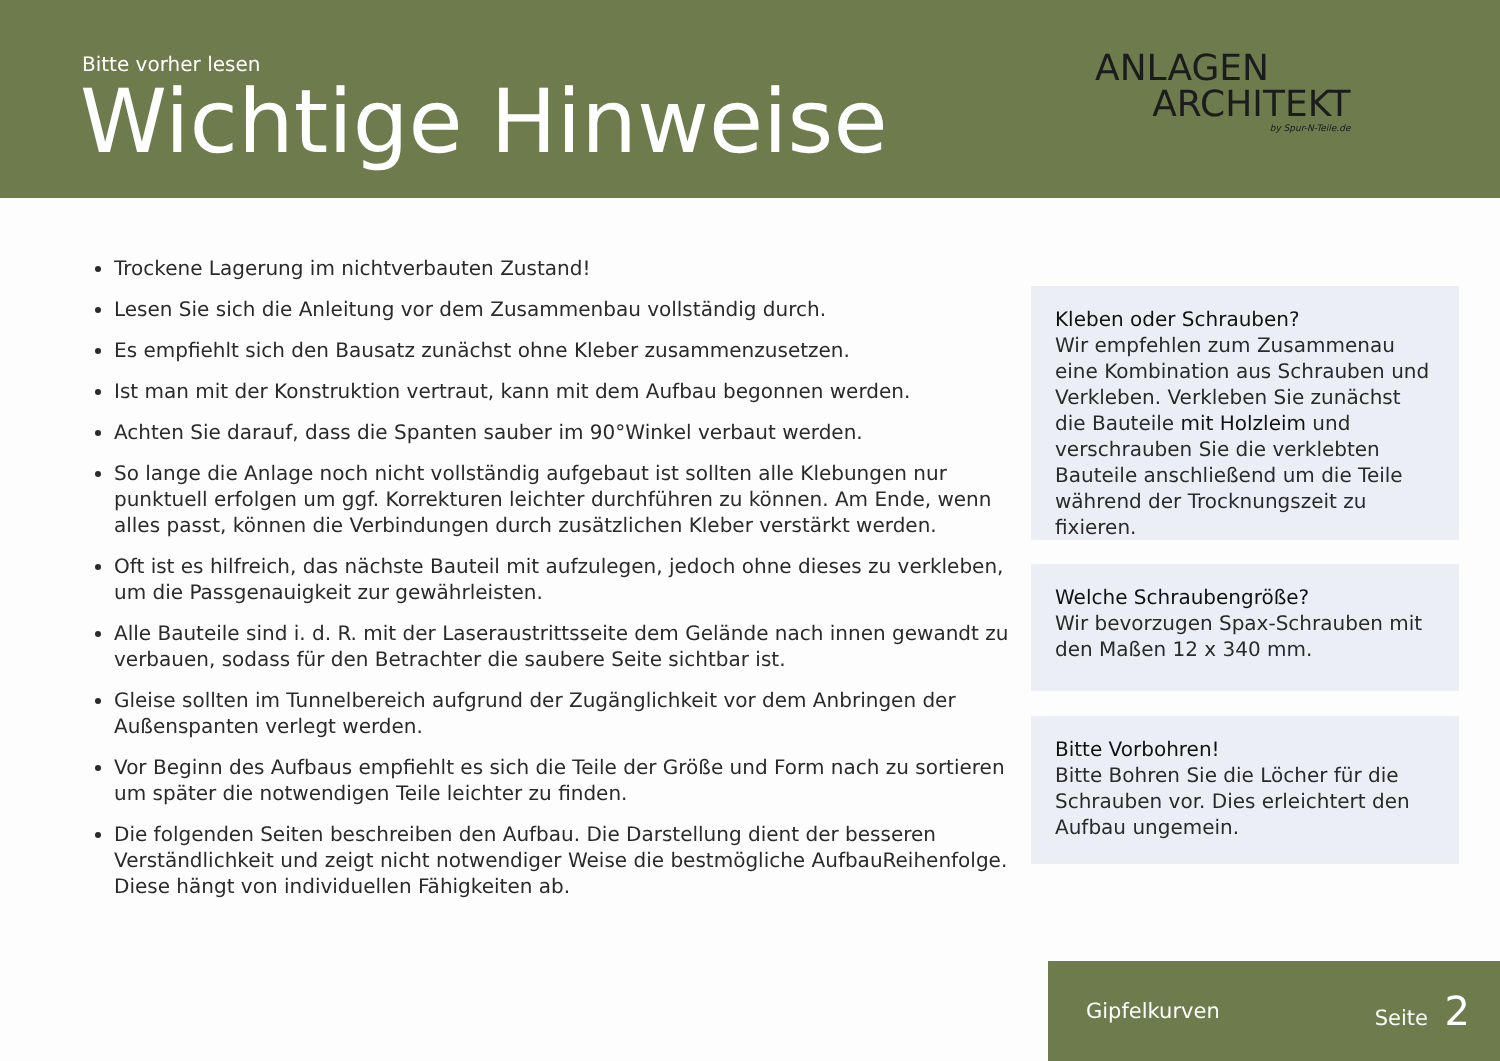Bitte vorher lesen
Wichtige Hinweise
ANLAGEN
ARCHITEKT
by Spur-N-Teile.de
Trockene Lagerung im nichtverbauten Zustand!
Lesen Sie sich die Anleitung vor dem Zusammenbau vollständig durch.
Es empfiehlt sich den Bausatz zunächst ohne Kleber zusammenzusetzen.
Ist man mit der Konstruktion vertraut, kann mit dem Aufbau begonnen werden.
Achten Sie darauf, dass die Spanten sauber im 90°Winkel verbaut werden.
So lange die Anlage noch nicht vollständig aufgebaut ist sollten alle Klebungen nur punktuell erfolgen um ggf. Korrekturen leichter durchführen zu können. Am Ende, wenn alles passt, können die Verbindungen durch zusätzlichen Kleber verstärkt werden.
Oft ist es hilfreich, das nächste Bauteil mit aufzulegen, jedoch ohne dieses zu verkleben, um die Passgenauigkeit zur gewährleisten.
Alle Bauteile sind i. d. R. mit der Laseraustrittsseite dem Gelände nach innen gewandt zu verbauen, sodass für den Betrachter die saubere Seite sichtbar ist.
Gleise sollten im Tunnelbereich aufgrund der Zugänglichkeit vor dem Anbringen der Außenspanten verlegt werden.
Vor Beginn des Aufbaus empfiehlt es sich die Teile der Größe und Form nach zu sortieren um später die notwendigen Teile leichter zu finden.
Die folgenden Seiten beschreiben den Aufbau. Die Darstellung dient der besseren Verständlichkeit und zeigt nicht notwendiger Weise die bestmögliche AufbauReihenfolge. Diese hängt von individuellen Fähigkeiten ab.
Kleben oder Schrauben?
Wir empfehlen zum Zusammenau eine Kombination aus Schrauben und Verkleben. Verkleben Sie zunächst die Bauteile mit Holzleim und verschrauben Sie die verklebten Bauteile anschließend um die Teile während der Trocknungszeit zu fixieren.
Welche Schraubengröße?
Wir bevorzugen Spax-Schrauben mit den Maßen 12 x 340 mm.
Bitte Vorbohren!
Bitte Bohren Sie die Löcher für die Schrauben vor. Dies erleichtert den Aufbau ungemein.
Gipfelkurven Seite 2